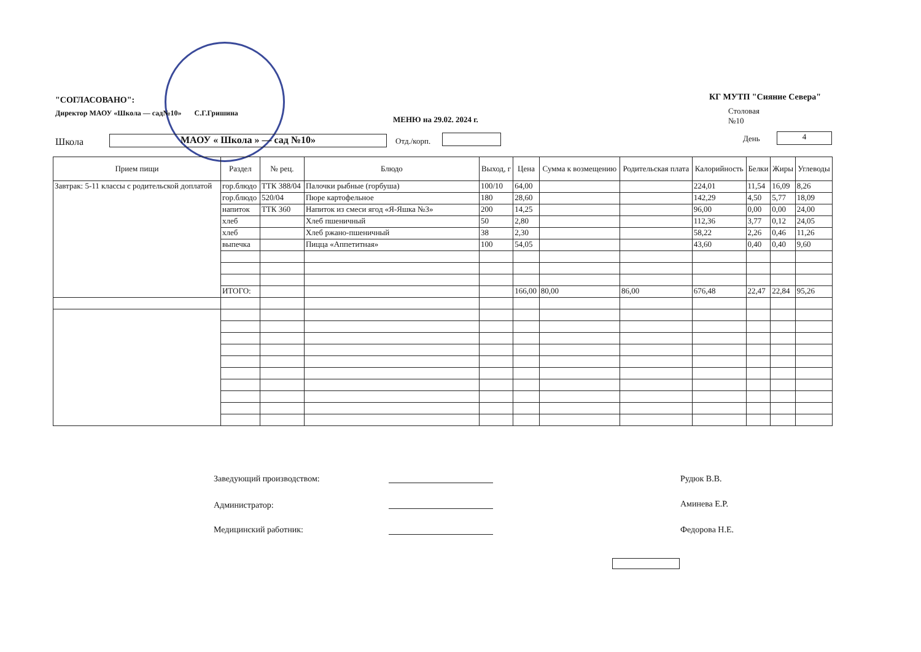"СОГЛАСОВАНО":
Директор МАОУ «Школа — сад№10» С.Г.Гришина
МЕНЮ на 29.02. 2024 г.
КГ МУТП "Сияние Севера"
Столовая
№10
Школа МАОУ « Школа » — сад №10» Отд./корп. День 4
| Прием пищи | Раздел | № рец. | Блюдо | Выход, г | Цена | Сумма к возмещению | Родительская плата | Калорийность | Белки | Жиры | Углеводы |
| --- | --- | --- | --- | --- | --- | --- | --- | --- | --- | --- | --- |
| Завтрак: 5-11 классы с родительской доплатой | гор.блюдо | ТТК 388/04 | Палочки рыбные (горбуша) | 100/10 | 64,00 | | | 224,01 | 11,54 | 16,09 | 8,26 |
| | гор.блюдо | 520/04 | Пюре картофельное | 180 | 28,60 | | | 142,29 | 4,50 | 5,77 | 18,09 |
| | напиток | ТТК 360 | Напиток из смеси ягод «Я-Яшка №3» | 200 | 14,25 | | | 96,00 | 0,00 | 0,00 | 24,00 |
| | хлеб | | Хлеб пшеничный | 50 | 2,80 | | | 112,36 | 3,77 | 0,12 | 24,05 |
| | хлеб | | Хлеб ржано-пшеничный | 38 | 2,30 | | | 58,22 | 2,26 | 0,46 | 11,26 |
| | выпечка | | Пицца «Аппетитная» | 100 | 54,05 | | | 43,60 | 0,40 | 0,40 | 9,60 |
| | ИТОГО: | | | | 166,00 | 80,00 | 86,00 | 676,48 | 22,47 | 22,84 | 95,26 |
Заведующий производством: Рудюк В.В.
Администратор: Аминева Е.Р.
Медицинский работник: Федорова Н.Е.